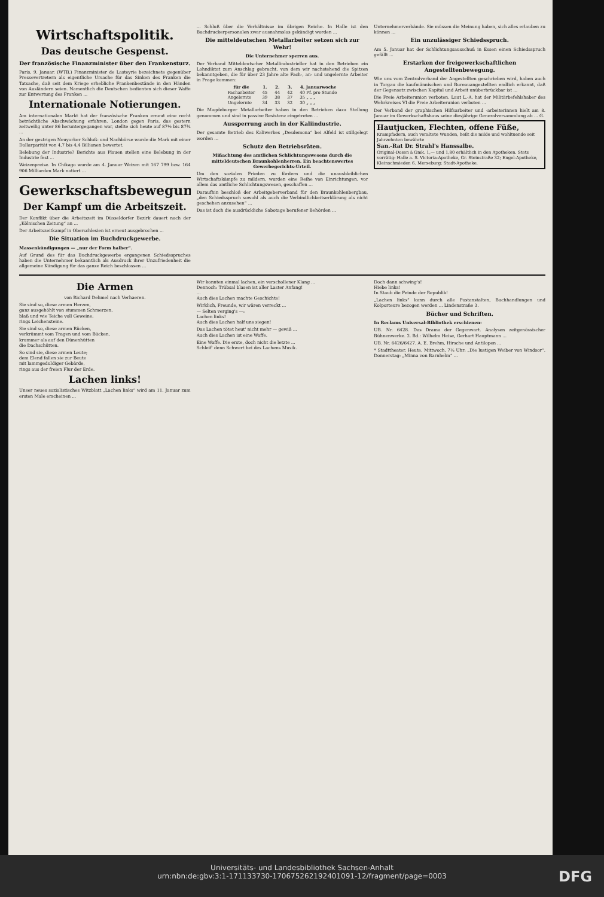Wirtschaftspolitik.
Das deutsche Gespenst.
Der französische Finanzminister über den Frankensturz.
Paris, 9. Januar. (WTB.) Finanzminister de Lasteyrie bezeichnete gegenüber Pressevertretern als eigentliche Ursache für das Sinken des Franken die Tatsache, daß seit dem Kriege erhebliche Frankenbestände in den Händen von Ausländern seien. Namentlich die Deutschen bedienten sich dieser Waffe zur Entwertung des Franken ...
Internationale Notierungen.
Am internationalen Markt hat der französische Franken erneut eine recht beträchtliche Abschwächung erfahren. London gegen Paris, das gestern zeitweilig unter 86 heruntergegangen war, stellte sich heute auf 87½ bis 87¾ ...
An der gestrigen Neuyorker Schluß- und Nachbörse wurde die Mark mit einer Dollarparität von 4,7 bis 4,4 Billionen bewertet.
Belebung der Industrie? Berichte aus Plauen stellen eine Belebung in der Industrie fest ...
Weizenpreise. In Chikago wurde am 4. Januar Weizen mit 167 799 bzw. 164 906 Milliarden Mark notiert ...
Gewerkschaftsbewegung.
Der Kampf um die Arbeitszeit.
Der Konflikt über die Arbeitszeit im Düsseldorfer Bezirk dauert nach der „Kölnischen Zeitung“ an ...
Der Arbeitszeitkampf in Oberschlesien ist erneut ausgebrochen ...
Die Situation im Buchdruckgewerbe.
Massenkündigungen — „nur der Form halber“.
Auf Grund des für das Buchdruckgewerbe ergangenen Schiedsspruches haben die Unternehmer bekanntlich als Ausdruck ihrer Unzufriedenheit die allgemeine Kündigung für das ganze Reich beschlossen ...
... Schluß über die Verhältnisse im übrigen Reiche. In Halle ist den Buchdruckerpersonalen zwar ausnahmslos gekündigt worden ...
Die mitteldeutschen Metallarbeiter setzen sich zur Wehr!
Die Unternehmer sperren aus.
Der Verband Mitteldeutscher Metallindustrieller hat in den Betrieben ein Lohndiktat zum Anschlag gebracht, von dem wir nachstehend die Spitzen bekanntgeben, die für über 23 Jahre alte Fach-, an- und ungelernte Arbeiter in Frage kommen:
| für die | 1. | 2. | 3. | 4. Januarwoche |
| --- | --- | --- | --- | --- |
| Facharbeiter | 45 | 44 | 42 | 40 Pf. pro Stunde |
| Angelernte | 39 | 38 | 37 | 35 „ „ „ |
| Ungelernte | 34 | 33 | 32 | 30 „ „ „ |
Die Magdeburger Metallarbeiter haben in den Betrieben dazu Stellung genommen und sind in passive Resistenz eingetreten ...
Aussperrung auch in der Kaliindustrie.
Der gesamte Betrieb des Kaliwerkes „Desdemona“ bei Alfeld ist stillgelegt worden ...
Schutz den Betriebsräten.
Mißachtung des amtlichen Schlichtungswesens durch die mitteldeutschen Braunkohlenherren. Ein beachtenswertes Gewerbegerichts-Urteil.
Um den sozialen Frieden zu fördern und die unausbleiblichen Wirtschaftskämpfe zu mildern, wurden eine Reihe von Einrichtungen, vor allem das amtliche Schlichtungswesen, geschaffen ...
Daraufhin beschloß der Arbeitgeberverband für den Braunkohlenbergbau, „den Schiedsspruch sowohl als auch die Verbindlichkeitserklärung als nicht geschehen anzusehen“ ...
Das ist doch die ausdrückliche Sabotage berufener Behörden ...
Unternehmerverbände. Sie müssen die Meinung haben, sich alles erlauben zu können ...
Ein unzulässiger Schiedsspruch.
Am 5. Januar hat der Schlichtungsausschuß in Essen einen Schiedsspruch gefällt ...
Erstarken der freigewerkschaftlichen Angestelltenbewegung.
Wie uns vom Zentralverband der Angestellten geschrieben wird, haben auch in Torgau die kaufmännischen und Bureauangestellten endlich erkannt, daß der Gegensatz zwischen Kapital und Arbeit unüberbrückbar ist ...
Die Freie Arbeiterunion verboten. Laut L.-A. hat der Militärbefehlshaber des Wehrkreises VI die Freie Arbeiterunion verboten ...
Der Verband der graphischen Hilfsarbeiter und -arbeiterinnen hielt am 8. Januar im Gewerkschaftshaus seine diesjährige Generalversammlung ab ... G.
Hautjucken, Flechten, offene Füße,
Krampfadern, auch veraltete Wunden, heilt die milde und wohltuende seit Jahrzehnten bewährte
San.-Rat Dr. Strahl's Hanssalbe.
Original-Dosen à Gmk. 1,— und 1,80 erhältlich in den Apotheken. Stets vorrätig: Halle a. S. Victoria-Apotheke, Gr. Steinstraße 32; Engel-Apotheke, Kleinschmieden 6. Merseburg: Stadt-Apotheke.
Die Armen
von Richard Dehmel nach Verhaeren.
Sie sind so, diese armen Herzen,
ganz ausgehöhlt von stummen Schmerzen,
blaß und wie Teiche voll Geweine;
rings Leichensteine.
Sie sind so, diese armen Rücken,
verkrümmt vom Tragen und vom Bücken,
krummer als auf den Dünenhütten
die Dachschütten.
So sind sie, diese armen Leute;
dem Elend fallen sie zur Beute
mit lammgeduldiger Gebärde,
rings aus der freien Flur der Erde.
Lachen links!
Unser neues sozialistisches Witzblatt „Lachen links“ wird am 11. Januar zum ersten Male erscheinen ...
Wir konnten einmal lachen, ein verschollener Klang ...
Dennoch: Trübsal blasen ist aller Laster Anfang!
...
Auch dies Lachen machte Geschichte!
Wirklich, Freunde, wir wären verreckt ...
— Selten verging's —:
Lachen links!
Auch dies Lachen half uns siegen!
Das Lachen tötet heut' nicht mehr — gewiß ...
Auch dies Lachen ist eine Waffe.
Eine Waffe. Die erste, doch nicht die letzte ...
Schleif' denn Schwert bei des Lachens Musik.
Doch dann schwing's!
Hiebe links!
In Staub die Feinde der Republik!
„Lachen links“ kann durch alle Postanstalten, Buchhandlungen und Kolporteure bezogen werden ... Lindenstraße 3.
Bücher und Schriften.
In Reclams Universal-Bibliothek erschienen:
UB. Nr. 6428. Das Drama der Gegenwart. Analysen zeitgenössischer Bühnenwerke. 2. Bd.: Wilhelm Heise, Gerhart Hauptmann ...
UB. Nr. 6426/6427. A. E. Brehm, Hirsche und Antilopen ...
* Stadttheater. Heute, Mittwoch, 7½ Uhr: „Die lustigen Weiber von Windsor“. Donnerstag: „Minna von Barnhelm“ ...
Universitäts- und Landesbibliothek Sachsen-Anhalt
urn:nbn:de:gbv:3:1-171133730-17067526219240109­1-12/fragment/page=0003
DFG